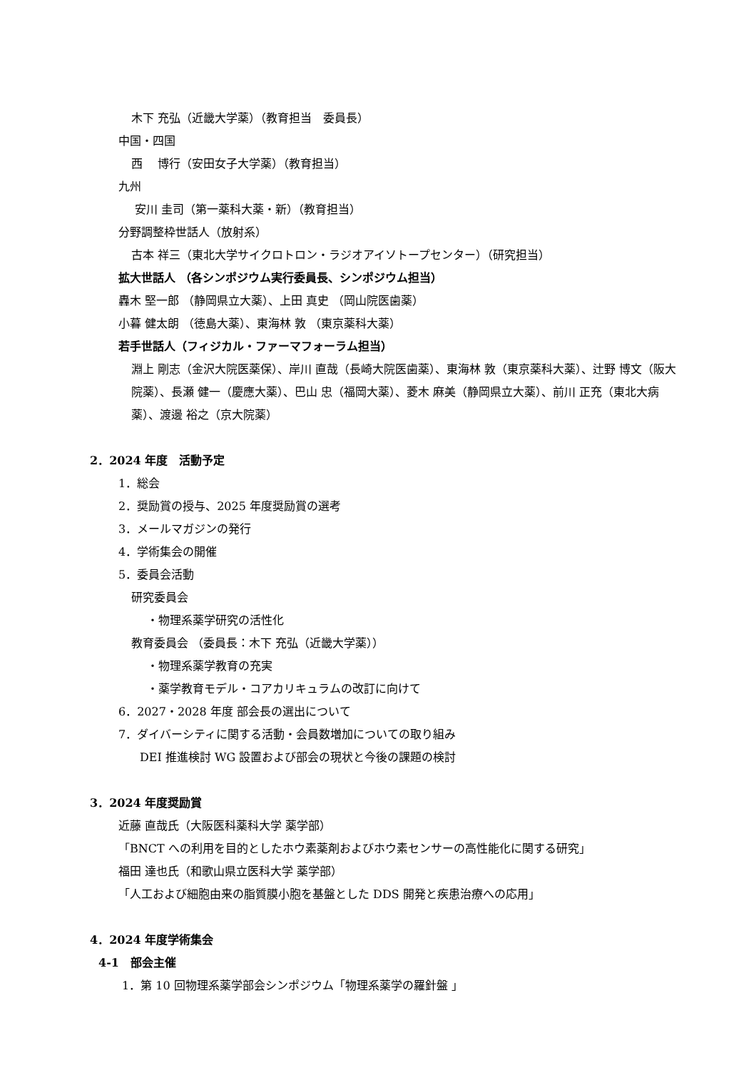木下 充弘（近畿大学薬）（教育担当　委員長）
中国・四国
西　 博行（安田女子大学薬）（教育担当）
九州
安川 圭司（第一薬科大薬・新）（教育担当）
分野調整枠世話人（放射系）
古本 祥三（東北大学サイクロトロン・ラジオアイソトープセンター）（研究担当）
拡大世話人 （各シンポジウム実行委員長、シンポジウム担当）
轟木 堅一郎 （静岡県立大薬）、上田 真史 （岡山院医歯薬）
小暮 健太朗 （徳島大薬）、東海林 敦 （東京薬科大薬）
若手世話人（フィジカル・ファーマフォーラム担当）
淵上 剛志（金沢大院医薬保）、岸川 直哉（長崎大院医歯薬）、東海林 敦（東京薬科大薬）、辻野 博文（阪大院薬）、長瀬 健一（慶應大薬）、巴山 忠（福岡大薬）、菱木 麻美（静岡県立大薬）、前川 正充（東北大病薬）、渡邊 裕之（京大院薬）
2．2024 年度　活動予定
1．総会
2．奨励賞の授与、2025 年度奨励賞の選考
3．メールマガジンの発行
4．学術集会の開催
5．委員会活動
研究委員会
・物理系薬学研究の活性化
教育委員会 （委員長：木下 充弘（近畿大学薬））
・物理系薬学教育の充実
・薬学教育モデル・コアカリキュラムの改訂に向けて
6．2027・2028 年度 部会長の選出について
7．ダイバーシティに関する活動・会員数増加についての取り組み
DEI 推進検討 WG 設置および部会の現状と今後の課題の検討
3．2024 年度奨励賞
近藤 直哉氏（大阪医科薬科大学 薬学部）
「BNCT への利用を目的としたホウ素薬剤およびホウ素センサーの高性能化に関する研究」
福田 達也氏（和歌山県立医科大学 薬学部）
「人工および細胞由来の脂質膜小胞を基盤とした DDS 開発と疾患治療への応用」
4．2024 年度学術集会
4-1　部会主催
1．第 10 回物理系薬学部会シンポジウム「物理系薬学の羅針盤 」